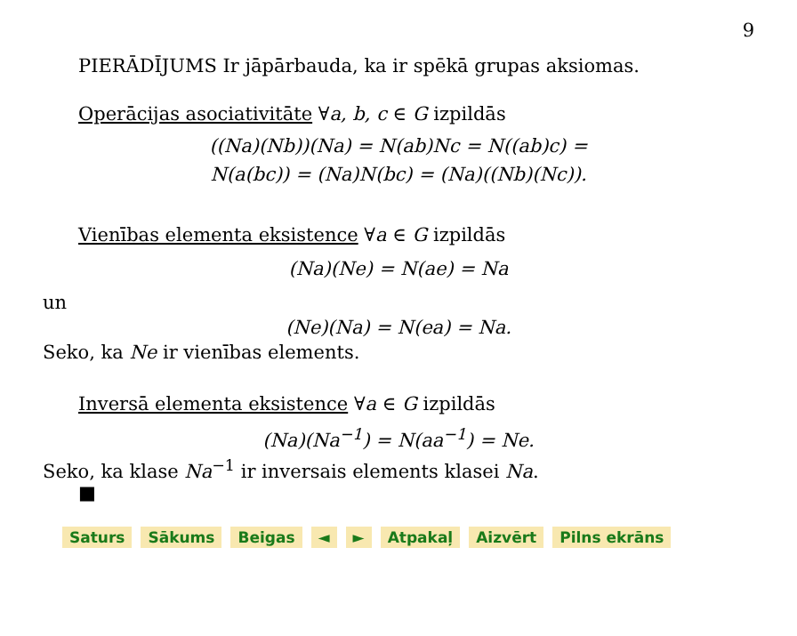9
PIERĀDĪJUMS Ir jāpārbauda, ka ir spēkā grupas aksiomas.
Operācijas asociativitāte ∀a, b, c ∈ G izpildās
((Na)(Nb))(Na) = N(ab)Nc = N((ab)c) =
N(a(bc)) = (Na)N(bc) = (Na)((Nb)(Nc)).
Vienības elementa eksistence ∀a ∈ G izpildās
(Na)(Ne) = N(ae) = Na
un
(Ne)(Na) = N(ea) = Na.
Seko, ka Ne ir vienības elements.
Inversā elementa eksistence ∀a ∈ G izpildās
(Na)(Na<sup>−1</sup>) = N(aa<sup>−1</sup>) = Ne.
Seko, ka klase Na<sup>−1</sup> ir inversais elements klasei Na.
■
Saturs Sākums Beigas ◄ ► Atpakaļ Aizvērt Pilns ekrāns